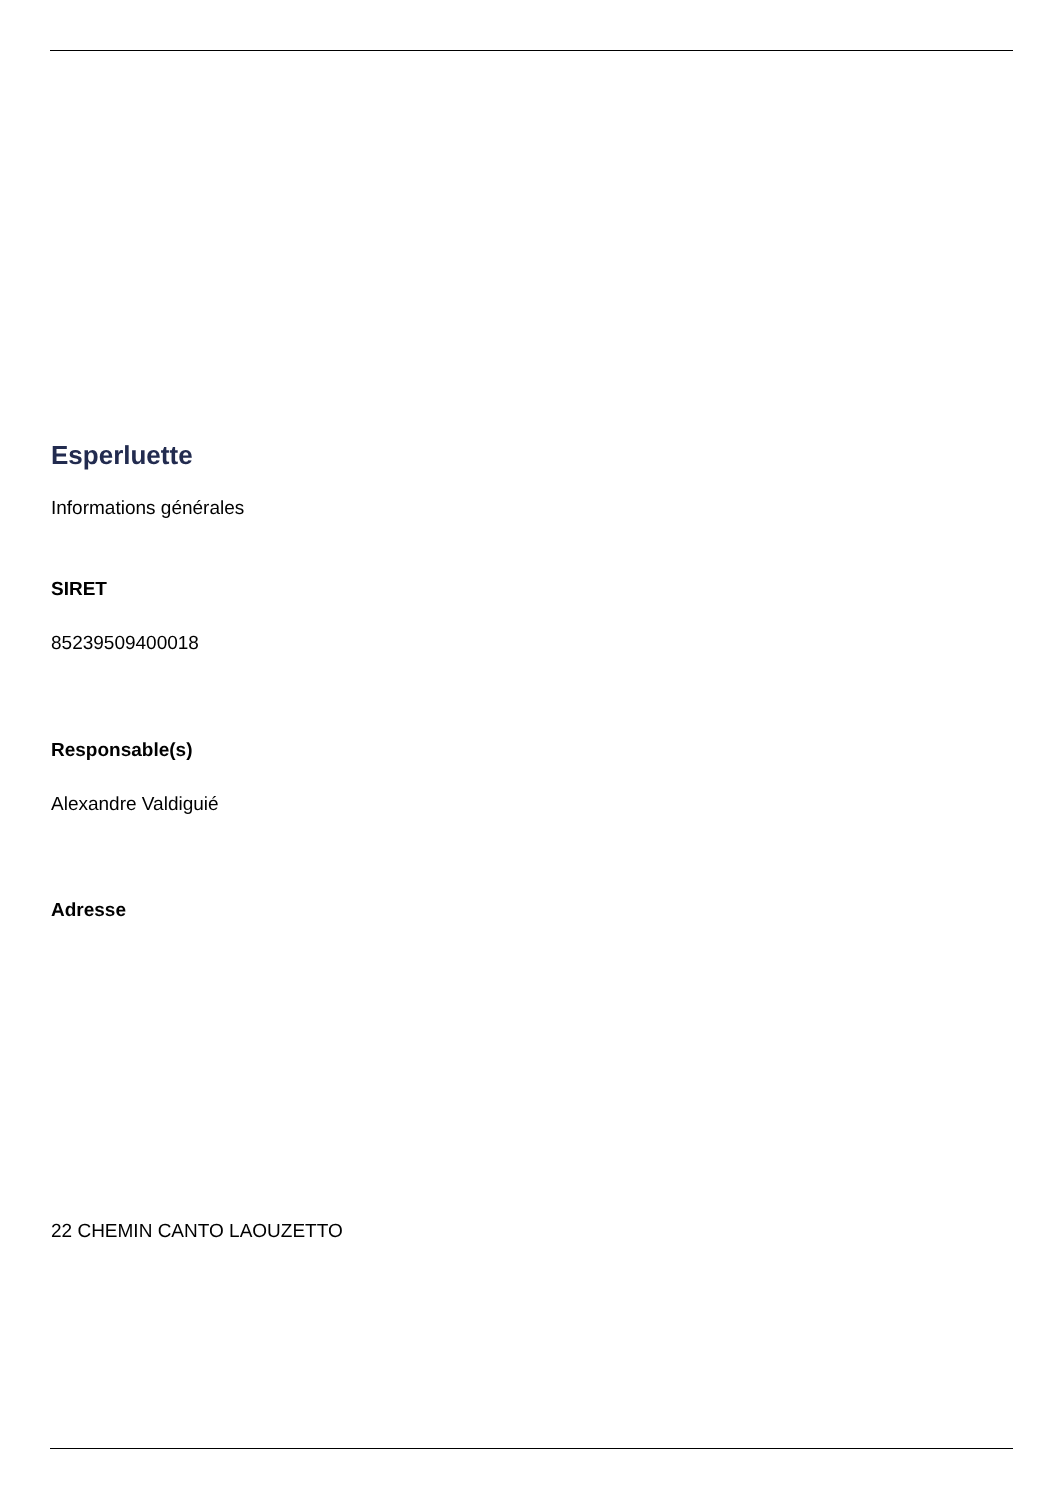Esperluette
Informations générales
SIRET
85239509400018
Responsable(s)
Alexandre Valdiguié
Adresse
22 CHEMIN CANTO LAOUZETTO